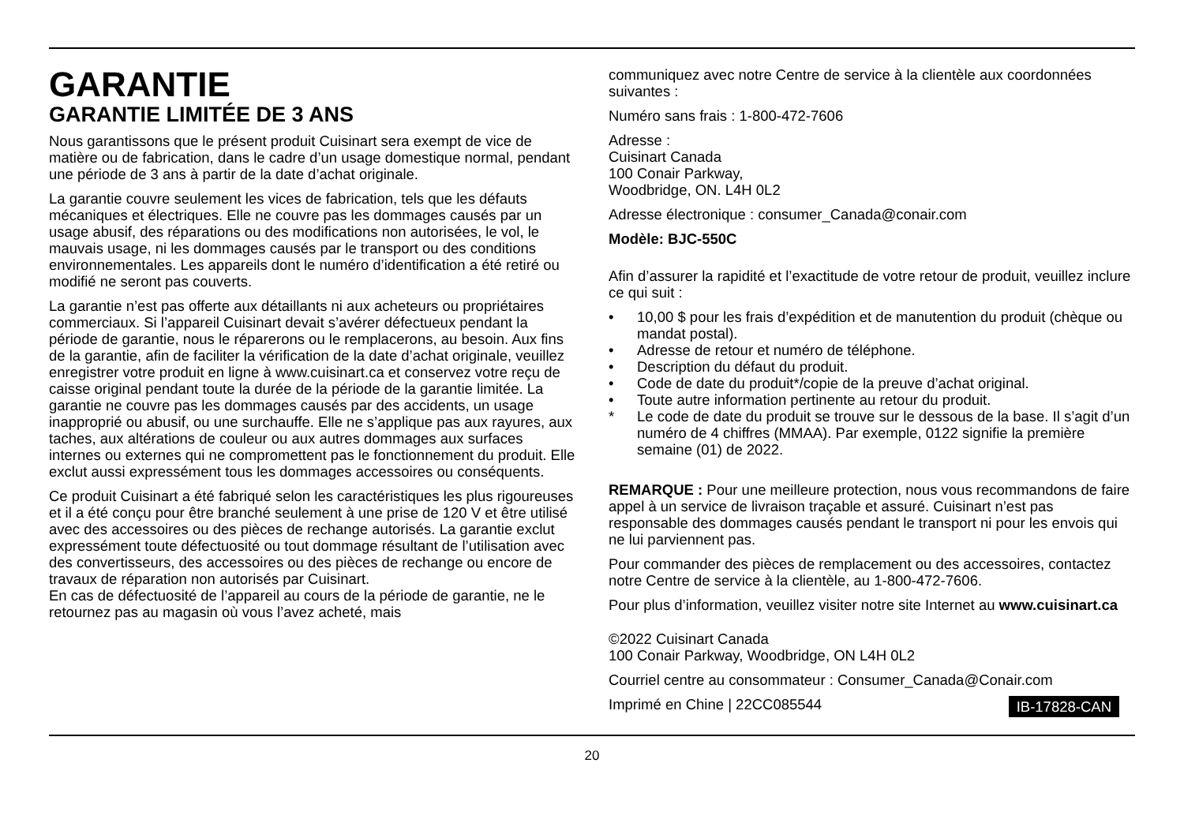GARANTIE
GARANTIE LIMITÉE DE 3 ANS
Nous garantissons que le présent produit Cuisinart sera exempt de vice de matière ou de fabrication, dans le cadre d’un usage domestique normal, pendant une période de 3 ans à partir de la date d’achat originale.
La garantie couvre seulement les vices de fabrication, tels que les défauts mécaniques et électriques. Elle ne couvre pas les dommages causés par un usage abusif, des réparations ou des modifications non autorisées, le vol, le mauvais usage, ni les dommages causés par le transport ou des conditions environnementales. Les appareils dont le numéro d’identification a été retiré ou modifié ne seront pas couverts.
La garantie n’est pas offerte aux détaillants ni aux acheteurs ou propriétaires commerciaux. Si l’appareil Cuisinart devait s’avérer défectueux pendant la période de garantie, nous le réparerons ou le remplacerons, au besoin. Aux fins de la garantie, afin de faciliter la vérification de la date d’achat originale, veuillez enregistrer votre produit en ligne à www.cuisinart.ca et conservez votre reçu de caisse original pendant toute la durée de la période de la garantie limitée. La garantie ne couvre pas les dommages causés par des accidents, un usage inapproprié ou abusif, ou une surchauffe. Elle ne s’applique pas aux rayures, aux taches, aux altérations de couleur ou aux autres dommages aux surfaces internes ou externes qui ne compromettent pas le fonctionnement du produit. Elle exclut aussi expressément tous les dommages accessoires ou conséquents.
Ce produit Cuisinart a été fabriqué selon les caractéristiques les plus rigoureuses et il a été conçu pour être branché seulement à une prise de 120 V et être utilisé avec des accessoires ou des pièces de rechange autorisés. La garantie exclut expressément toute défectuosité ou tout dommage résultant de l’utilisation avec des convertisseurs, des accessoires ou des pièces de rechange ou encore de travaux de réparation non autorisés par Cuisinart.
En cas de défectuosité de l’appareil au cours de la période de garantie, ne le retournez pas au magasin où vous l’avez acheté, mais
communiquez avec notre Centre de service à la clientèle aux coordonnées suivantes :
Numéro sans frais : 1-800-472-7606
Adresse :
Cuisinart Canada
100 Conair Parkway,
Woodbridge, ON. L4H 0L2
Adresse électronique : consumer_Canada@conair.com
Modèle: BJC-550C
Afin d’assurer la rapidité et l’exactitude de votre retour de produit, veuillez inclure ce qui suit :
• 10,00 $ pour les frais d’expédition et de manutention du produit (chèque ou mandat postal).
• Adresse de retour et numéro de téléphone.
• Description du défaut du produit.
• Code de date du produit*/copie de la preuve d’achat original.
• Toute autre information pertinente au retour du produit.
* Le code de date du produit se trouve sur le dessous de la base. Il s’agit d’un numéro de 4 chiffres (MMAA). Par exemple, 0122 signifie la première semaine (01) de 2022.
REMARQUE : Pour une meilleure protection, nous vous recommandons de faire appel à un service de livraison traçable et assuré. Cuisinart n’est pas responsable des dommages causés pendant le transport ni pour les envois qui ne lui parviennent pas.
Pour commander des pièces de remplacement ou des accessoires, contactez notre Centre de service à la clientèle, au 1-800-472-7606.
Pour plus d’information, veuillez visiter notre site Internet au www.cuisinart.ca
©2022 Cuisinart Canada
100 Conair Parkway, Woodbridge, ON L4H 0L2
Courriel centre au consommateur : Consumer_Canada@Conair.com
Imprimé en Chine | 22CC085544 IB-17828-CAN
20